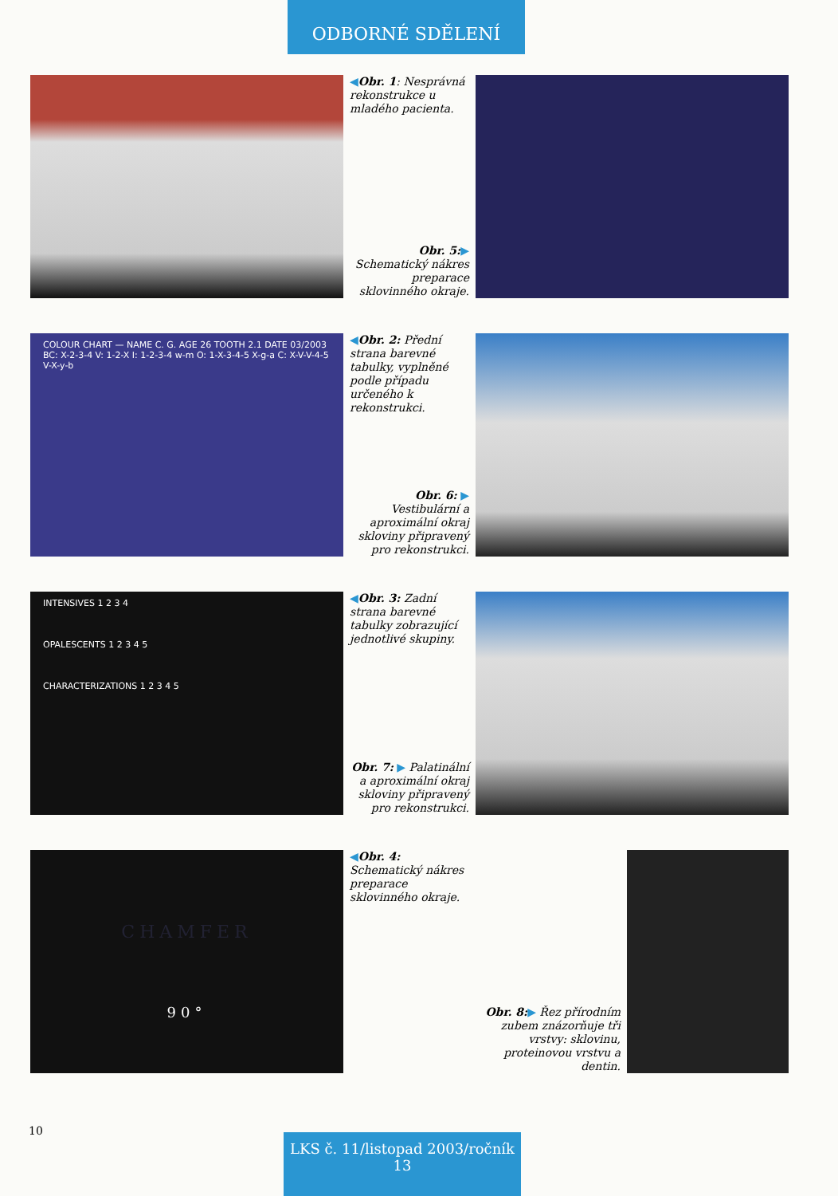ODBORNÉ SDĚLENÍ
◀Obr. 1: Nesprávná rekonstrukce u mladého pacienta.
Obr. 5:▶ Schematický nákres preparace sklovinného okraje.
COLOUR CHART — NAME C. G. AGE 26 TOOTH 2.1 DATE 03/2003
BC: X-2-3-4 V: 1-2-X I: 1-2-3-4 w-m O: 1-X-3-4-5 X-g-a C: X-V-V-4-5 V-X-y-b
◀Obr. 2: Přední strana barevné tabulky, vyplněné podle případu určeného k rekonstrukci.
Obr. 6: ▶ Vestibulární a aproximální okraj skloviny připravený pro rekonstrukci.
INTENSIVES 1 2 3 4
OPALESCENTS 1 2 3 4 5
CHARACTERIZATIONS 1 2 3 4 5
◀Obr. 3: Zadní strana barevné tabulky zobrazující jednotlivé skupiny.
Obr. 7: ▶ Palatinální a aproximální okraj skloviny připravený pro rekonstrukci.
CHAMFER
90°
◀Obr. 4: Schematický nákres preparace sklovinného okraje.
Obr. 8:▶ Řez přírodním zubem znázorňuje tři vrstvy: sklovinu, proteinovou vrstvu a dentin.
10
LKS č. 11/listopad 2003/ročník 13